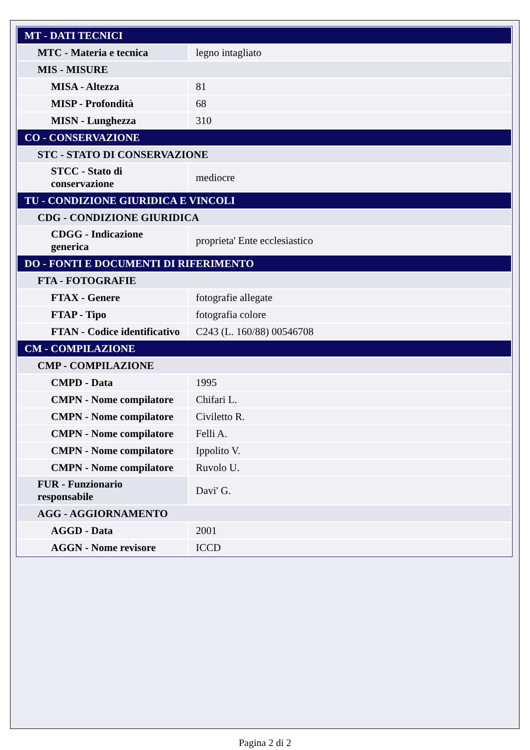| MT - DATI TECNICI | |
| MTC - Materia e tecnica | legno intagliato |
| MIS - MISURE | |
| MISA - Altezza | 81 |
| MISP - Profondità | 68 |
| MISN - Lunghezza | 310 |
| CO - CONSERVAZIONE | |
| STC - STATO DI CONSERVAZIONE | |
| STCC - Stato di conservazione | mediocre |
| TU - CONDIZIONE GIURIDICA E VINCOLI | |
| CDG - CONDIZIONE GIURIDICA | |
| CDGG - Indicazione generica | proprieta' Ente ecclesiastico |
| DO - FONTI E DOCUMENTI DI RIFERIMENTO | |
| FTA - FOTOGRAFIE | |
| FTAX - Genere | fotografie allegate |
| FTAP - Tipo | fotografia colore |
| FTAN - Codice identificativo | C243 (L. 160/88) 00546708 |
| CM - COMPILAZIONE | |
| CMP - COMPILAZIONE | |
| CMPD - Data | 1995 |
| CMPN - Nome compilatore | Chifari L. |
| CMPN - Nome compilatore | Civiletto R. |
| CMPN - Nome compilatore | Felli A. |
| CMPN - Nome compilatore | Ippolito V. |
| CMPN - Nome compilatore | Ruvolo U. |
| FUR - Funzionario responsabile | Davi' G. |
| AGG - AGGIORNAMENTO | |
| AGGD - Data | 2001 |
| AGGN - Nome revisore | ICCD |
Pagina 2 di 2